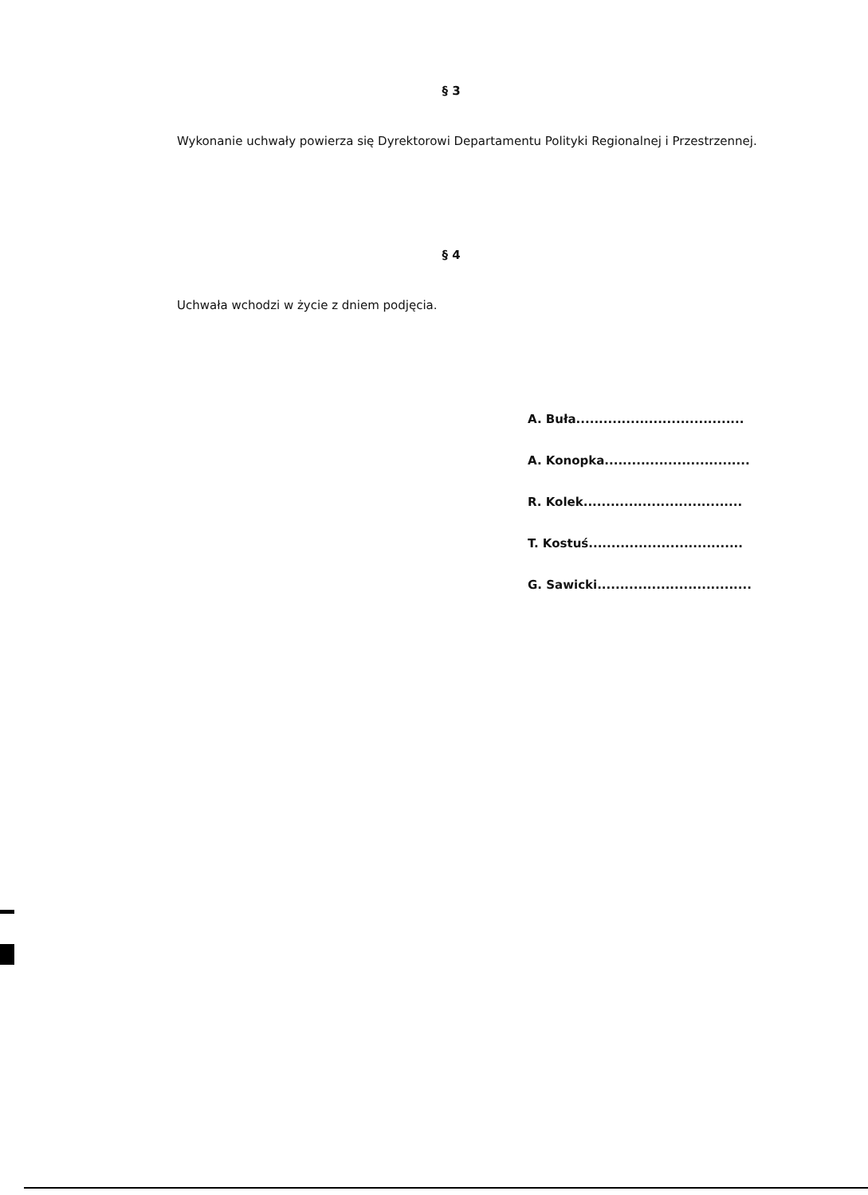§ 3
Wykonanie uchwały powierza się Dyrektorowi Departamentu Polityki Regionalnej i Przestrzennej.
§ 4
Uchwała wchodzi w życie z dniem podjęcia.
A. Buła.....................................
A. Konopka................................
R. Kolek...................................
T. Kostuś..................................
G. Sawicki..................................